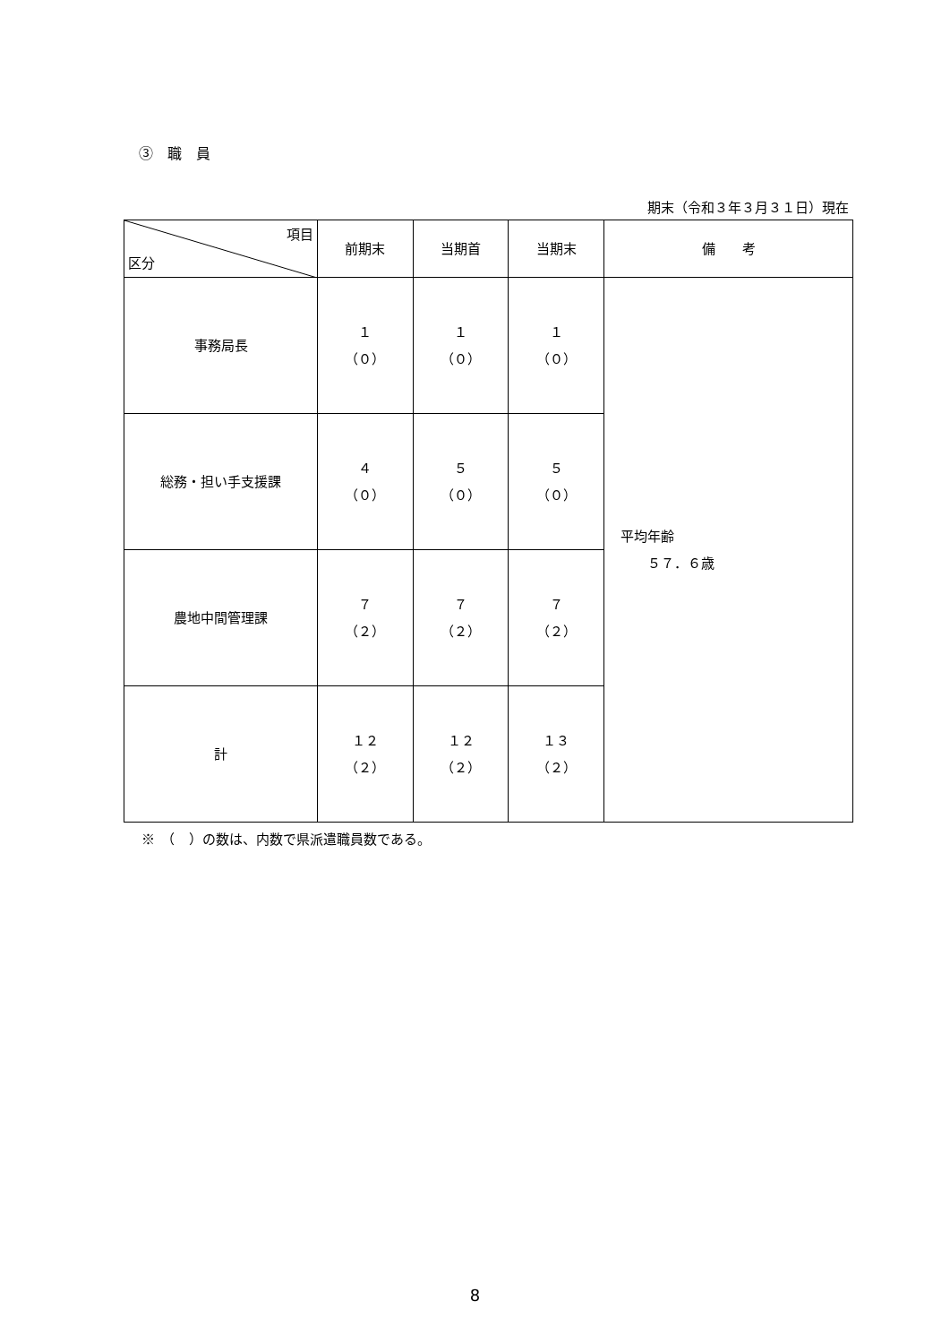③　職　員
期末（令和３年３月３１日）現在
| 項目 区分 | 前期末 | 当期首 | 当期末 | 備 考 |
| --- | --- | --- | --- | --- |
| 事務局長 | １ （０） | １ （０） | １ （０） | 平均年齢 ５７．６歳 |
| 総務・担い手支援課 | ４ （０） | ５ （０） | ５ （０） | |
| 農地中間管理課 | ７ （２） | ７ （２） | ７ （２） | |
| 計 | １２ （２） | １２ （２） | １３ （２） | |
※　（　）の数は、内数で県派遣職員数である。
8